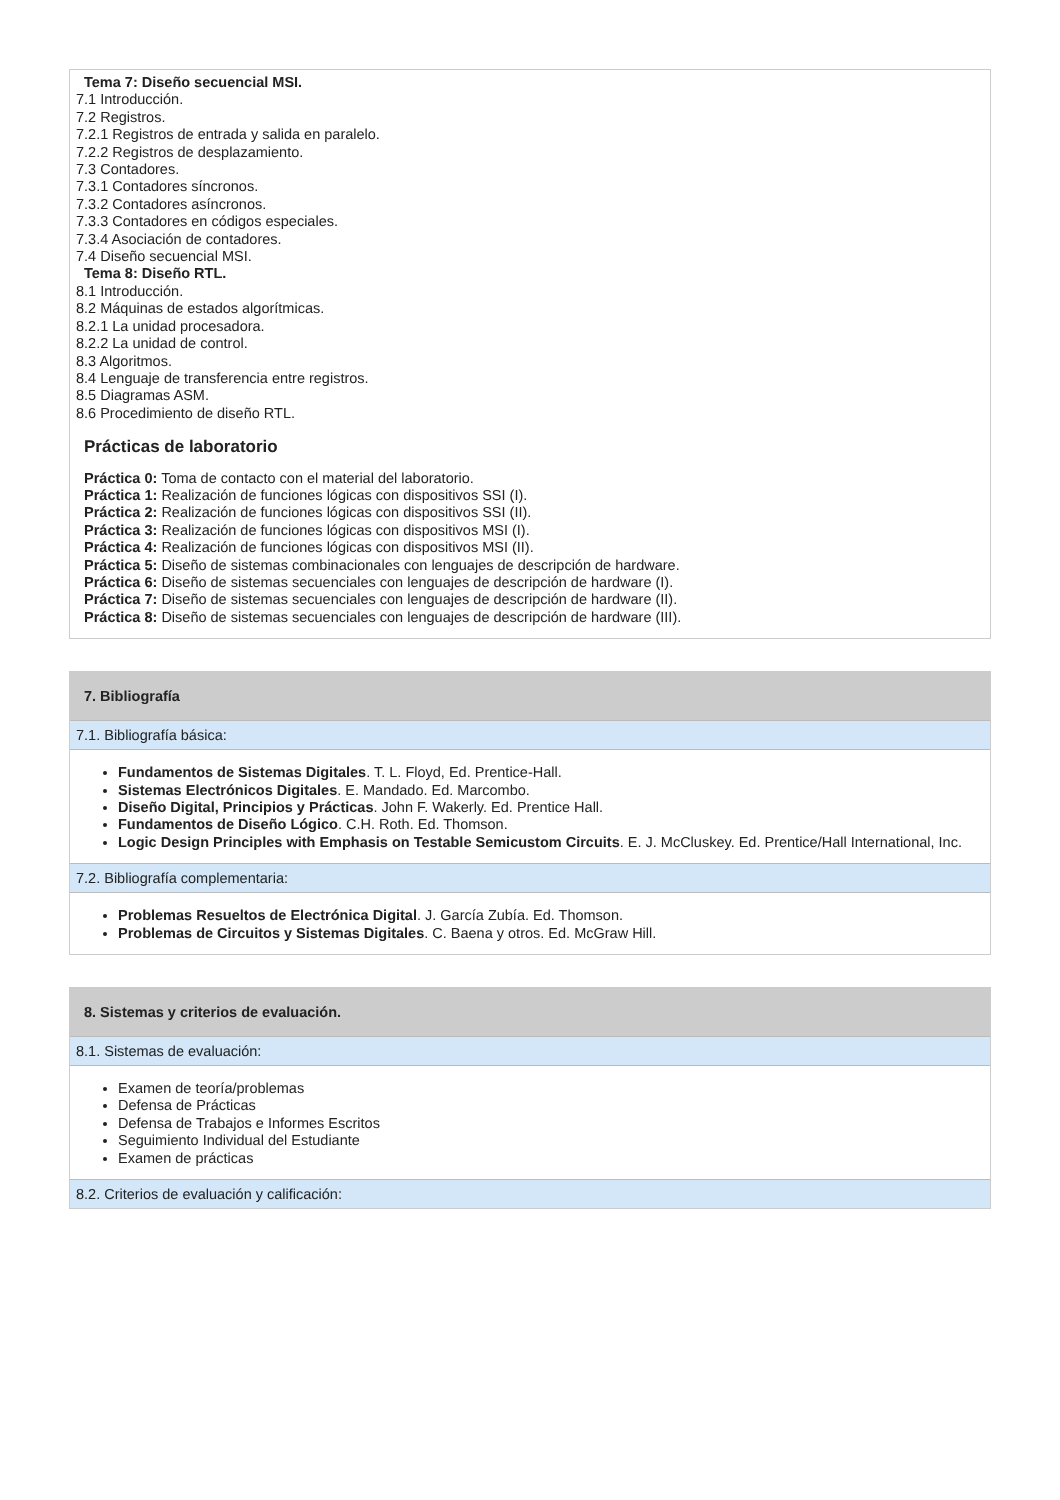Tema 7: Diseño secuencial MSI.
7.1 Introducción.
7.2 Registros.
7.2.1 Registros de entrada y salida en paralelo.
7.2.2 Registros de desplazamiento.
7.3 Contadores.
7.3.1 Contadores síncronos.
7.3.2 Contadores asíncronos.
7.3.3 Contadores en códigos especiales.
7.3.4 Asociación de contadores.
7.4 Diseño secuencial MSI.
Tema 8: Diseño RTL.
8.1 Introducción.
8.2 Máquinas de estados algorítmicas.
8.2.1 La unidad procesadora.
8.2.2 La unidad de control.
8.3 Algoritmos.
8.4 Lenguaje de transferencia entre registros.
8.5 Diagramas ASM.
8.6 Procedimiento de diseño RTL.
Prácticas de laboratorio
Práctica 0: Toma de contacto con el material del laboratorio.
Práctica 1: Realización de funciones lógicas con dispositivos SSI (I).
Práctica 2: Realización de funciones lógicas con dispositivos SSI (II).
Práctica 3: Realización de funciones lógicas con dispositivos MSI (I).
Práctica 4: Realización de funciones lógicas con dispositivos MSI (II).
Práctica 5: Diseño de sistemas combinacionales con lenguajes de descripción de hardware.
Práctica 6: Diseño de sistemas secuenciales con lenguajes de descripción de hardware (I).
Práctica 7: Diseño de sistemas secuenciales con lenguajes de descripción de hardware (II).
Práctica 8: Diseño de sistemas secuenciales con lenguajes de descripción de hardware (III).
7. Bibliografía
7.1. Bibliografía básica:
Fundamentos de Sistemas Digitales. T. L. Floyd, Ed. Prentice-Hall.
Sistemas Electrónicos Digitales. E. Mandado. Ed. Marcombo.
Diseño Digital, Principios y Prácticas. John F. Wakerly. Ed. Prentice Hall.
Fundamentos de Diseño Lógico. C.H. Roth. Ed. Thomson.
Logic Design Principles with Emphasis on Testable Semicustom Circuits. E. J. McCluskey. Ed. Prentice/Hall International, Inc.
7.2. Bibliografía complementaria:
Problemas Resueltos de Electrónica Digital. J. García Zubía. Ed. Thomson.
Problemas de Circuitos y Sistemas Digitales. C. Baena y otros. Ed. McGraw Hill.
8. Sistemas y criterios de evaluación.
8.1. Sistemas de evaluación:
Examen de teoría/problemas
Defensa de Prácticas
Defensa de Trabajos e Informes Escritos
Seguimiento Individual del Estudiante
Examen de prácticas
8.2. Criterios de evaluación y calificación: